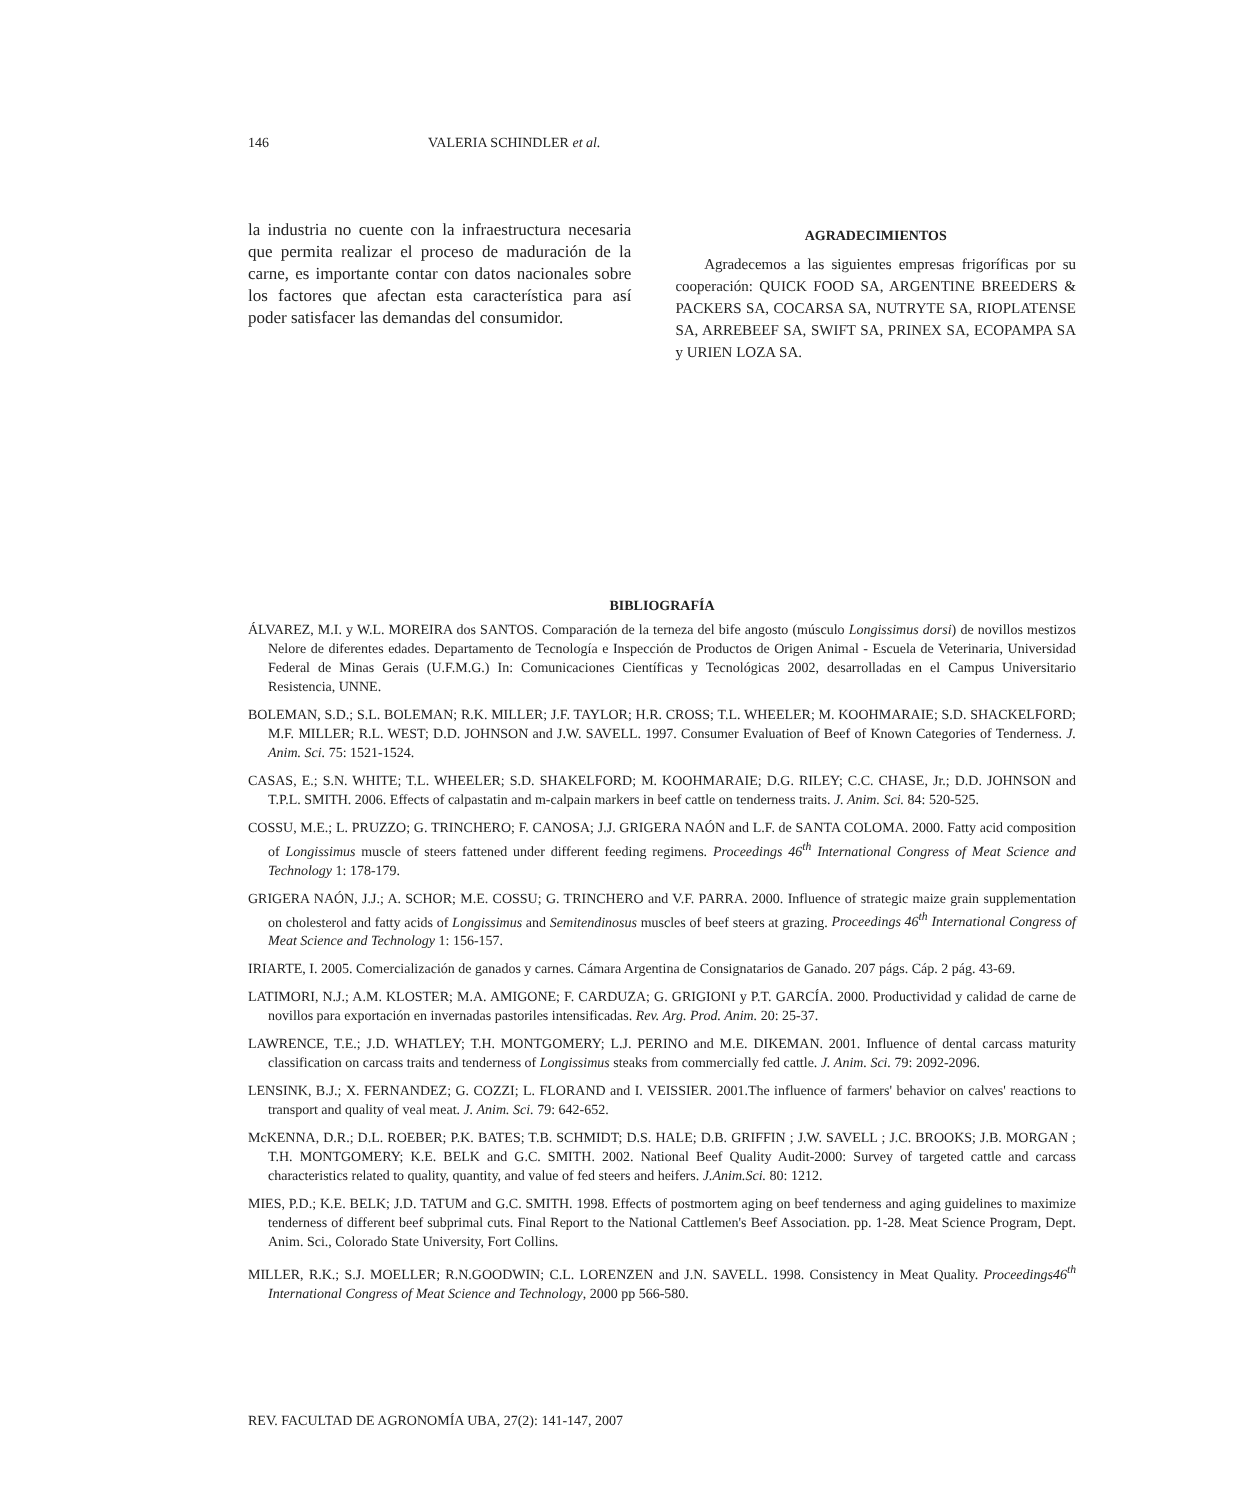146 VALERIA SCHINDLER et al.
la industria no cuente con la infraestructura necesaria que permita realizar el proceso de maduración de la carne, es importante contar con datos nacionales sobre los factores que afectan esta característica para así poder satisfacer las demandas del consumidor.
AGRADECIMIENTOS
Agradecemos a las siguientes empresas frigoríficas por su cooperación: QUICK FOOD SA, ARGENTINE BREEDERS & PACKERS SA, COCARSA SA, NUTRYTE SA, RIOPLATENSE SA, ARREBEEF SA, SWIFT SA, PRINEX SA, ECOPAMPA SA y URIEN LOZA SA.
BIBLIOGRAFÍA
ÁLVAREZ, M.I. y W.L. MOREIRA dos SANTOS. Comparación de la terneza del bife angosto (músculo Longissimus dorsi) de novillos mestizos Nelore de diferentes edades. Departamento de Tecnología e Inspección de Productos de Origen Animal - Escuela de Veterinaria, Universidad Federal de Minas Gerais (U.F.M.G.) In: Comunicaciones Científicas y Tecnológicas 2002, desarrolladas en el Campus Universitario Resistencia, UNNE.
BOLEMAN, S.D.; S.L. BOLEMAN; R.K. MILLER; J.F. TAYLOR; H.R. CROSS; T.L. WHEELER; M. KOOHMARAIE; S.D. SHACKELFORD; M.F. MILLER; R.L. WEST; D.D. JOHNSON and J.W. SAVELL. 1997. Consumer Evaluation of Beef of Known Categories of Tenderness. J. Anim. Sci. 75: 1521-1524.
CASAS, E.; S.N. WHITE; T.L. WHEELER; S.D. SHAKELFORD; M. KOOHMARAIE; D.G. RILEY; C.C. CHASE, Jr.; D.D. JOHNSON and T.P.L. SMITH. 2006. Effects of calpastatin and m-calpain markers in beef cattle on tenderness traits. J. Anim. Sci. 84: 520-525.
COSSU, M.E.; L. PRUZZO; G. TRINCHERO; F. CANOSA; J.J. GRIGERA NAÓN and L.F. de SANTA COLOMA. 2000. Fatty acid composition of Longissimus muscle of steers fattened under different feeding regimens. Proceedings 46<sup>th</sup> International Congress of Meat Science and Technology 1: 178-179.
GRIGERA NAÓN, J.J.; A. SCHOR; M.E. COSSU; G. TRINCHERO and V.F. PARRA. 2000. Influence of strategic maize grain supplementation on cholesterol and fatty acids of Longissimus and Semitendinosus muscles of beef steers at grazing. Proceedings 46<sup>th</sup> International Congress of Meat Science and Technology 1: 156-157.
IRIARTE, I. 2005. Comercialización de ganados y carnes. Cámara Argentina de Consignatarios de Ganado. 207 págs. Cáp. 2 pág. 43-69.
LATIMORI, N.J.; A.M. KLOSTER; M.A. AMIGONE; F. CARDUZA; G. GRIGIONI y P.T. GARCÍA. 2000. Productividad y calidad de carne de novillos para exportación en invernadas pastoriles intensificadas. Rev. Arg. Prod. Anim. 20: 25-37.
LAWRENCE, T.E.; J.D. WHATLEY; T.H. MONTGOMERY; L.J. PERINO and M.E. DIKEMAN. 2001. Influence of dental carcass maturity classification on carcass traits and tenderness of Longissimus steaks from commercially fed cattle. J. Anim. Sci. 79: 2092-2096.
LENSINK, B.J.; X. FERNANDEZ; G. COZZI; L. FLORAND and I. VEISSIER. 2001.The influence of farmers' behavior on calves' reactions to transport and quality of veal meat. J. Anim. Sci. 79: 642-652.
McKENNA, D.R.; D.L. ROEBER; P.K. BATES; T.B. SCHMIDT; D.S. HALE; D.B. GRIFFIN ; J.W. SAVELL ; J.C. BROOKS; J.B. MORGAN ; T.H. MONTGOMERY; K.E. BELK and G.C. SMITH. 2002. National Beef Quality Audit-2000: Survey of targeted cattle and carcass characteristics related to quality, quantity, and value of fed steers and heifers. J.Anim.Sci. 80: 1212.
MIES, P.D.; K.E. BELK; J.D. TATUM and G.C. SMITH. 1998. Effects of postmortem aging on beef tenderness and aging guidelines to maximize tenderness of different beef subprimal cuts. Final Report to the National Cattlemen's Beef Association. pp. 1-28. Meat Science Program, Dept. Anim. Sci., Colorado State University, Fort Collins.
MILLER, R.K.; S.J. MOELLER; R.N.GOODWIN; C.L. LORENZEN and J.N. SAVELL. 1998. Consistency in Meat Quality. Proceedings46<sup>th</sup> International Congress of Meat Science and Technology, 2000 pp 566-580.
REV. FACULTAD DE AGRONOMÍA UBA, 27(2): 141-147, 2007